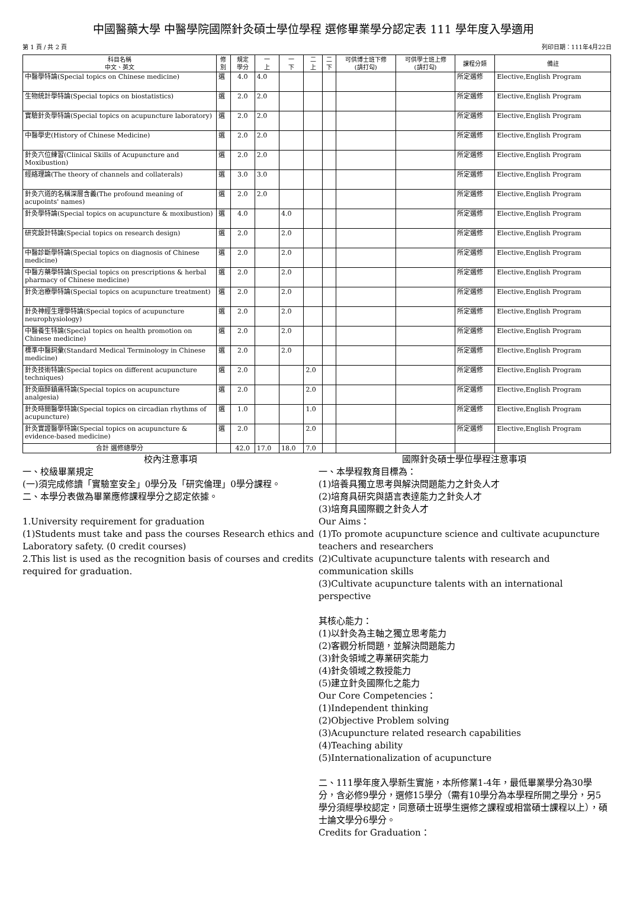中國醫藥大學 中醫學院國際針灸碩士學位學程 選修畢業學分認定表 111 學年度入學適用
第 1 頁 / 共 2 頁 列印日期：111年4月22日
| 科目名稱 中文、英文 | 修 別 | 規定 學分 | 一 上 | 一 下 | 二 上 | 二 下 | 可供博士班下修 (請打勾) | 可供學士班上修 (請打勾) | 課程分類 | 備註 |
| --- | --- | --- | --- | --- | --- | --- | --- | --- | --- | --- |
| 中醫學特論(Special topics on Chinese medicine) | 選 | 4.0 | 4.0 | | | | | | 所定選修 | Elective,English Program |
| 生物統計學特論(Special topics on biostatistics) | 選 | 2.0 | 2.0 | | | | | | 所定選修 | Elective,English Program |
| 實驗針灸學特論(Special topics on acupuncture laboratory) | 選 | 2.0 | 2.0 | | | | | | 所定選修 | Elective,English Program |
| 中醫學史(History of Chinese Medicine) | 選 | 2.0 | 2.0 | | | | | | 所定選修 | Elective,English Program |
| 針灸穴位練習(Clinical Skills of Acupuncture and Moxibustion) | 選 | 2.0 | 2.0 | | | | | | 所定選修 | Elective,English Program |
| 經絡理論(The theory of channels and collaterals) | 選 | 3.0 | 3.0 | | | | | | 所定選修 | Elective,English Program |
| 針灸穴道的名稱深層含義(The profound meaning of acupoints' names) | 選 | 2.0 | 2.0 | | | | | | 所定選修 | Elective,English Program |
| 針灸學特論(Special topics on acupuncture & moxibustion) | 選 | 4.0 | | 4.0 | | | | | 所定選修 | Elective,English Program |
| 研究設計特論(Special topics on research design) | 選 | 2.0 | | 2.0 | | | | | 所定選修 | Elective,English Program |
| 中醫診斷學特論(Special topics on diagnosis of Chinese medicine) | 選 | 2.0 | | 2.0 | | | | | 所定選修 | Elective,English Program |
| 中醫方藥學特論(Special topics on prescriptions & herbal pharmacy of Chinese medicine) | 選 | 2.0 | | 2.0 | | | | | 所定選修 | Elective,English Program |
| 針灸治療學特論(Special topics on acupuncture treatment) | 選 | 2.0 | | 2.0 | | | | | 所定選修 | Elective,English Program |
| 針灸神經生理學特論(Special topics of acupuncture neurophysiology) | 選 | 2.0 | | 2.0 | | | | | 所定選修 | Elective,English Program |
| 中醫養生特論(Special topics on health promotion on Chinese medicine) | 選 | 2.0 | | 2.0 | | | | | 所定選修 | Elective,English Program |
| 標準中醫詞彙(Standard Medical Terminology in Chinese medicine) | 選 | 2.0 | | 2.0 | | | | | 所定選修 | Elective,English Program |
| 針灸技術特論(Special topics on different acupuncture techniques) | 選 | 2.0 | | | 2.0 | | | | 所定選修 | Elective,English Program |
| 針灸麻醉鎮痛特論(Special topics on acupuncture analgesia) | 選 | 2.0 | | | 2.0 | | | | 所定選修 | Elective,English Program |
| 針灸時間醫學特論(Special topics on circadian rhythms of acupuncture) | 選 | 1.0 | | | 1.0 | | | | 所定選修 | Elective,English Program |
| 針灸實證醫學特論(Special topics on acupuncture & evidence-based medicine) | 選 | 2.0 | | | 2.0 | | | | 所定選修 | Elective,English Program |
| 合計 選修總學分 | | 42.0 | 17.0 | 18.0 | 7.0 | | | | | |
校內注意事項
一、校級畢業規定
(一)須完成修讀「實驗室安全」0學分及「研究倫理」0學分課程。
二、本學分表做為畢業應修課程學分之認定依據。
1.University requirement for graduation
(1)Students must take and pass the courses Research ethics and Laboratory safety. (0 credit courses)
2.This list is used as the recognition basis of courses and credits required for graduation.
國際針灸碩士學位學程注意事項
一、本學程教育目標為：
(1)培養具獨立思考與解決問題能力之針灸人才
(2)培育具研究與語言表達能力之針灸人才
(3)培育具國際觀之針灸人才
Our Aims：
(1)To promote acupuncture science and cultivate acupuncture teachers and researchers
(2)Cultivate acupuncture talents with research and communication skills
(3)Cultivate acupuncture talents with an international perspective
其核心能力：
(1)以針灸為主軸之獨立思考能力
(2)客觀分析問題，並解決問題能力
(3)針灸領域之專業研究能力
(4)針灸領域之教授能力
(5)建立針灸國際化之能力
Our Core Competencies：
(1)Independent thinking
(2)Objective Problem solving
(3)Acupuncture related research capabilities
(4)Teaching ability
(5)Internationalization of acupuncture
二、111學年度入學新生實施，本所修業1-4年，最低畢業學分為30學分，含必修9學分，選修15學分（需有10學分為本學程所開之學分，另5學分須經學校認定，同意碩士班學生選修之課程或相當碩士課程以上），碩士論文學分6學分。
Credits for Graduation：